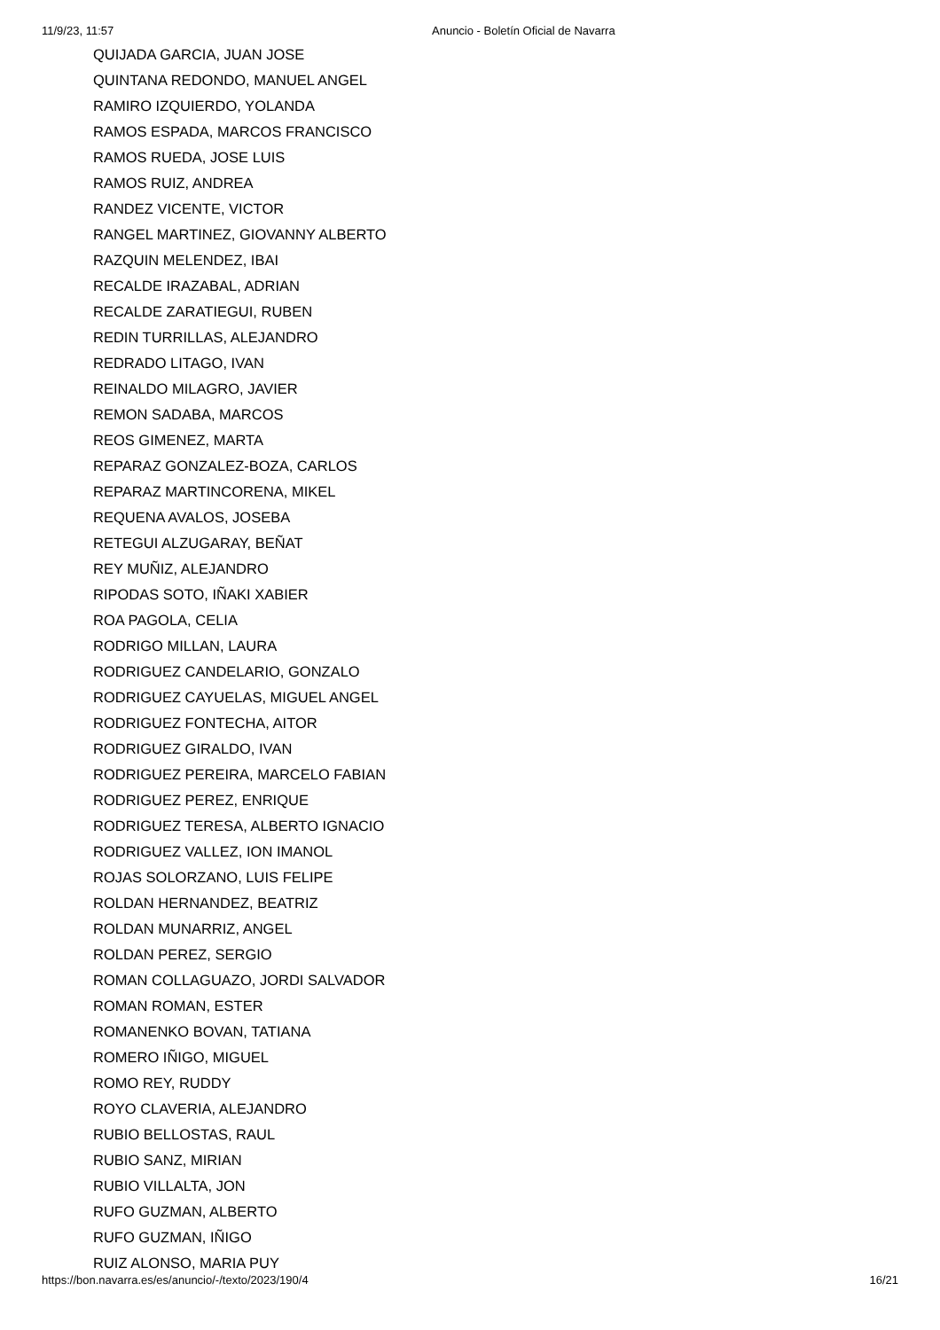11/9/23, 11:57 Anuncio - Boletín Oficial de Navarra
QUIJADA GARCIA, JUAN JOSE
QUINTANA REDONDO, MANUEL ANGEL
RAMIRO IZQUIERDO, YOLANDA
RAMOS ESPADA, MARCOS FRANCISCO
RAMOS RUEDA, JOSE LUIS
RAMOS RUIZ, ANDREA
RANDEZ VICENTE, VICTOR
RANGEL MARTINEZ, GIOVANNY ALBERTO
RAZQUIN MELENDEZ, IBAI
RECALDE IRAZABAL, ADRIAN
RECALDE ZARATIEGUI, RUBEN
REDIN TURRILLAS, ALEJANDRO
REDRADO LITAGO, IVAN
REINALDO MILAGRO, JAVIER
REMON SADABA, MARCOS
REOS GIMENEZ, MARTA
REPARAZ GONZALEZ-BOZA, CARLOS
REPARAZ MARTINCORENA, MIKEL
REQUENA AVALOS, JOSEBA
RETEGUI ALZUGARAY, BEÑAT
REY MUÑIZ, ALEJANDRO
RIPODAS SOTO, IÑAKI XABIER
ROA PAGOLA, CELIA
RODRIGO MILLAN, LAURA
RODRIGUEZ CANDELARIO, GONZALO
RODRIGUEZ CAYUELAS, MIGUEL ANGEL
RODRIGUEZ FONTECHA, AITOR
RODRIGUEZ GIRALDO, IVAN
RODRIGUEZ PEREIRA, MARCELO FABIAN
RODRIGUEZ PEREZ, ENRIQUE
RODRIGUEZ TERESA, ALBERTO IGNACIO
RODRIGUEZ VALLEZ, ION IMANOL
ROJAS SOLORZANO, LUIS FELIPE
ROLDAN HERNANDEZ, BEATRIZ
ROLDAN MUNARRIZ, ANGEL
ROLDAN PEREZ, SERGIO
ROMAN COLLAGUAZO, JORDI SALVADOR
ROMAN ROMAN, ESTER
ROMANENKO BOVAN, TATIANA
ROMERO IÑIGO, MIGUEL
ROMO REY, RUDDY
ROYO CLAVERIA, ALEJANDRO
RUBIO BELLOSTAS, RAUL
RUBIO SANZ, MIRIAN
RUBIO VILLALTA, JON
RUFO GUZMAN, ALBERTO
RUFO GUZMAN, IÑIGO
RUIZ ALONSO, MARIA PUY
https://bon.navarra.es/es/anuncio/-/texto/2023/190/4 16/21